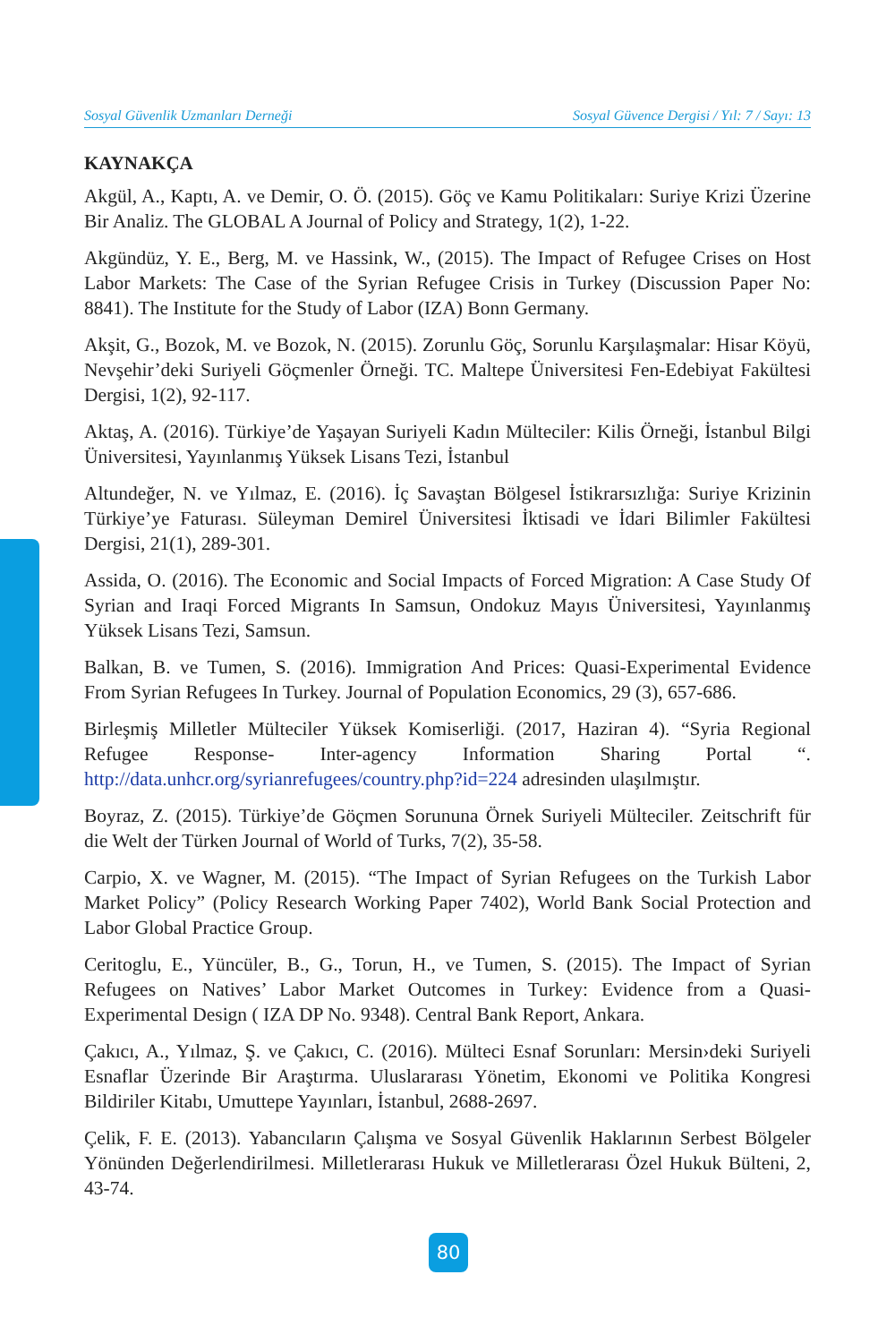Sosyal Güvenlik Uzmanları Derneği Sosyal Güvence Dergisi / Yıl: 7 / Sayı: 13
KAYNAKÇA
Akgül, A., Kaptı, A. ve Demir, O. Ö. (2015). Göç ve Kamu Politikaları: Suriye Krizi Üzerine Bir Analiz. The GLOBAL A Journal of Policy and Strategy, 1(2), 1-22.
Akgündüz, Y. E., Berg, M. ve Hassink, W., (2015). The Impact of Refugee Crises on Host Labor Markets: The Case of the Syrian Refugee Crisis in Turkey (Discussion Paper No: 8841). The Institute for the Study of Labor (IZA) Bonn Germany.
Akşit, G., Bozok, M. ve Bozok, N. (2015). Zorunlu Göç, Sorunlu Karşılaşmalar: Hisar Köyü, Nevşehir’deki Suriyeli Göçmenler Örneği. TC. Maltepe Üniversitesi Fen-Edebiyat Fakültesi Dergisi, 1(2), 92-117.
Aktaş, A. (2016). Türkiye’de Yaşayan Suriyeli Kadın Mülteciler: Kilis Örneği, İstanbul Bilgi Üniversitesi, Yayınlanmış Yüksek Lisans Tezi, İstanbul
Altundeğer, N. ve Yılmaz, E. (2016). İç Savaştan Bölgesel İstikrarsızlığa: Suriye Krizinin Türkiye’ye Faturası. Süleyman Demirel Üniversitesi İktisadi ve İdari Bilimler Fakültesi Dergisi, 21(1), 289-301.
Assida, O. (2016). The Economic and Social Impacts of Forced Migration: A Case Study Of Syrian and Iraqi Forced Migrants In Samsun, Ondokuz Mayıs Üniversitesi, Yayınlanmış Yüksek Lisans Tezi, Samsun.
Balkan, B. ve Tumen, S. (2016). Immigration And Prices: Quasi-Experimental Evidence From Syrian Refugees In Turkey. Journal of Population Economics, 29 (3), 657-686.
Birleşmiş Milletler Mülteciler Yüksek Komiserliği. (2017, Haziran 4). “Syria Regional Refugee Response- Inter-agency Information Sharing Portal “. http://data.unhcr.org/syrianrefugees/country.php?id=224 adresinden ulaşılmıştır.
Boyraz, Z. (2015). Türkiye’de Göçmen Sorununa Örnek Suriyeli Mülteciler. Zeitschrift für die Welt der Türken Journal of World of Turks, 7(2), 35-58.
Carpio, X. ve Wagner, M. (2015). “The Impact of Syrian Refugees on the Turkish Labor Market Policy” (Policy Research Working Paper 7402), World Bank Social Protection and Labor Global Practice Group.
Ceritoglu, E., Yüncüler, B., G., Torun, H., ve Tumen, S. (2015). The Impact of Syrian Refugees on Natives’ Labor Market Outcomes in Turkey: Evidence from a Quasi-Experimental Design ( IZA DP No. 9348). Central Bank Report, Ankara.
Çakıcı, A., Yılmaz, Ş. ve Çakıcı, C. (2016). Mülteci Esnaf Sorunları: Mersin›deki Suriyeli Esnaflar Üzerinde Bir Araştırma. Uluslararası Yönetim, Ekonomi ve Politika Kongresi Bildiriler Kitabı, Umuttepe Yayınları, İstanbul, 2688-2697.
Çelik, F. E. (2013). Yabancıların Çalışma ve Sosyal Güvenlik Haklarının Serbest Bölgeler Yönünden Değerlendirilmesi. Milletlerarası Hukuk ve Milletlerarası Özel Hukuk Bülteni, 2, 43-74.
80